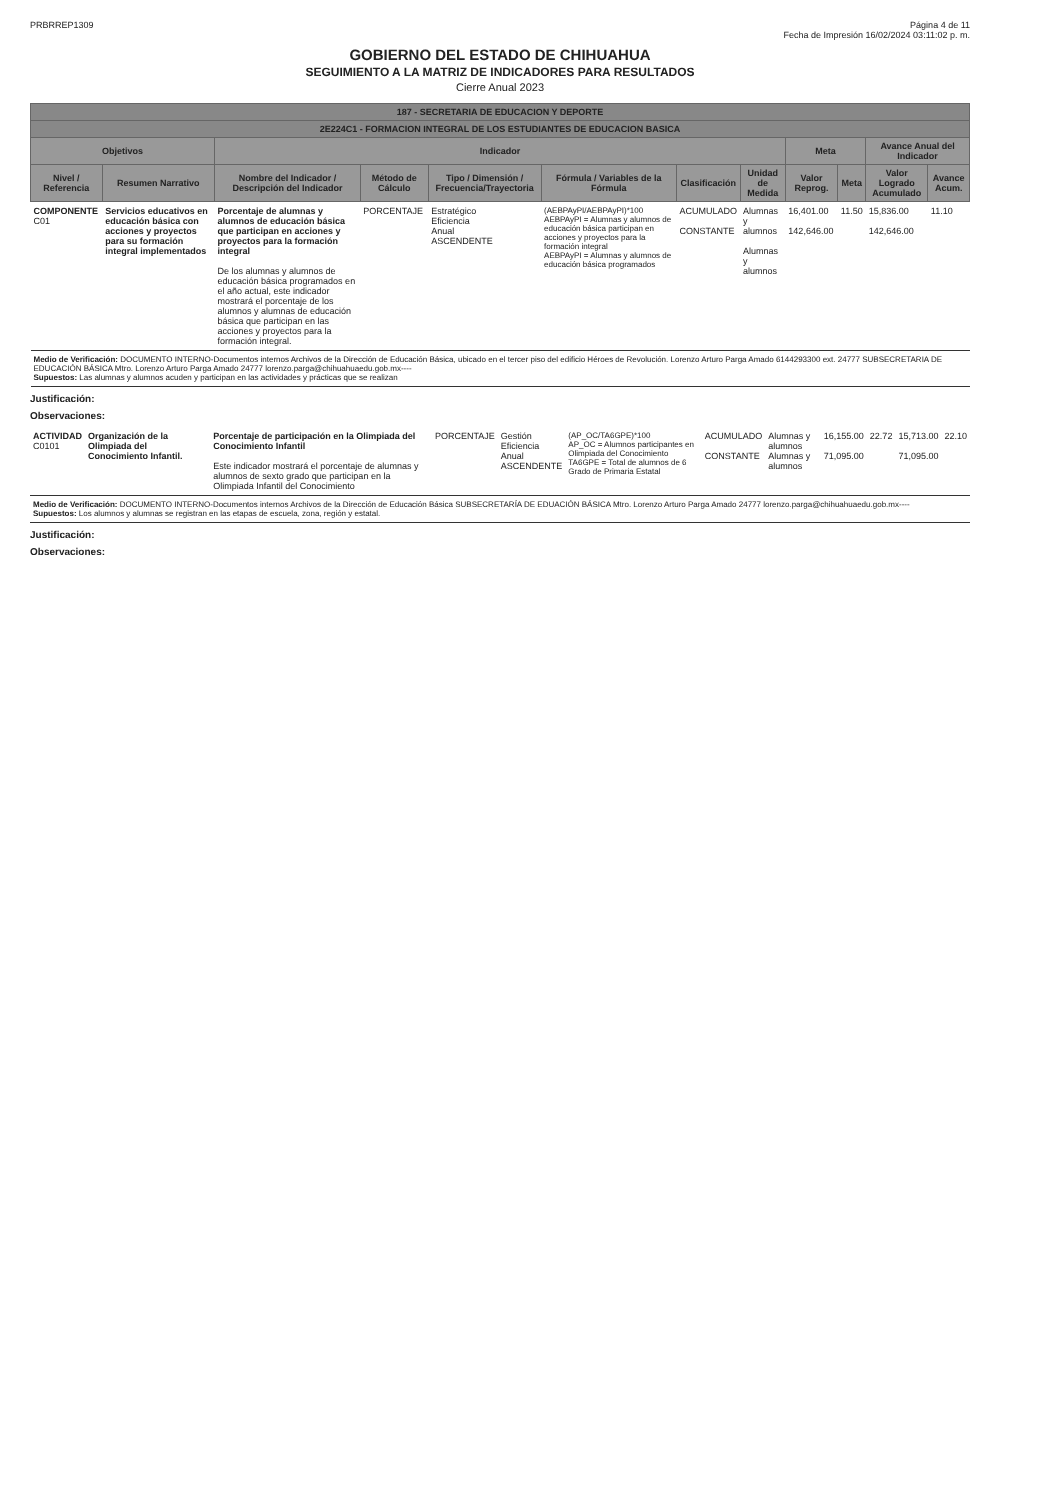PRBRREP1309 Página 4 de 11
Fecha de Impresión 16/02/2024 03:11:02 p. m.
GOBIERNO DEL ESTADO DE CHIHUAHUA
SEGUIMIENTO A LA MATRIZ DE INDICADORES PARA RESULTADOS
Cierre Anual 2023
| 187 - SECRETARIA DE EDUCACION Y DEPORTE | | | | | | | | | | | |
| --- | --- | --- | --- | --- | --- | --- | --- | --- | --- | --- | --- |
| 2E224C1 - FORMACION INTEGRAL DE LOS ESTUDIANTES DE EDUCACION BASICA | | | | | | | | | | | |
| Objetivos | | Indicador | | | | | | Meta | | Avance Anual del Indicador | |
| Nivel / Referencia | Resumen Narrativo | Nombre del Indicador / Descripción del Indicador | Método de Cálculo | Tipo / Dimensión / Frecuencia/Trayectoria | Fórmula / Variables de la Fórmula | Clasificación | Unidad de Medida | Valor Reprog. | Meta | Valor Logrado Acumulado | Avance Acum. |
| COMPONENTE C01 | Servicios educativos en educación básica con acciones y proyectos para su formación integral implementados | Porcentaje de alumnas y alumnos de educación básica que participan en acciones y proyectos para la formación integral De los alumnas y alumnos de educación básica programados en el año actual, este indicador mostrará el porcentaje de los alumnos y alumnas de educación básica que participan en las acciones y proyectos para la formación integral. | PORCENTAJE | Estratégico Eficiencia Anual ASCENDENTE | (AEBPAyPI/AEBPAyPI)*100 AEBPAyPI = Alumnas y alumnos de educación básica participan en acciones y proyectos para la formación integral AEBPAyPI = Alumnas y alumnos de educación básica programados | ACUMULADO CONSTANTE | Alumnas y alumnos Alumnas y alumnos | 16,401.00 142,646.00 | 11.50 | 15,836.00 142,646.00 | 11.10 |
| Medio de Verificación: DOCUMENTO INTERNO-Documentos internos Archivos de la Dirección de Educación Básica, ubicado en el tercer piso del edificio Héroes de Revolución. Lorenzo Arturo Parga Amado 6144293300 ext. 24777 SUBSECRETARIA DE EDUCACIÓN BÁSICA Mtro. Lorenzo Arturo Parga Amado 24777 lorenzo.parga@chihuahuaedu.gob.mx---- Supuestos: Las alumnas y alumnos acuden y participan en las actividades y prácticas que se realizan | | | | | | | | | | | |
Justificación:
Observaciones:
| ACTIVIDAD C0101 | Organización de la Olimpiada del Conocimiento Infantil. | Porcentaje de participación en la Olimpiada del Conocimiento Infantil Este indicador mostrará el porcentaje de alumnas y alumnos de sexto grado que participan en la Olimpiada Infantil del Conocimiento | PORCENTAJE | Gestión Eficiencia Anual ASCENDENTE | (AP_OC/TA6GPE)*100 AP_OC = Alumnos participantes en Olimpiada del Conocimiento TA6GPE = Total de alumnos de 6 Grado de Primaria Estatal | ACUMULADO CONSTANTE | Alumnas y alumnos Alumnas y alumnos | 16,155.00 71,095.00 | 22.72 | 15,713.00 71,095.00 | 22.10 |
| Medio de Verificación: DOCUMENTO INTERNO-Documentos internos Archivos de la Dirección de Educación Básica SUBSECRETARÍA DE EDUACIÓN BÁSICA Mtro. Lorenzo Arturo Parga Amado 24777 lorenzo.parga@chihuahuaedu.gob.mx---- Supuestos: Los alumnos y alumnas se registran en las etapas de escuela, zona, región y estatal. | | | | | | | | | | | |
Justificación:
Observaciones: